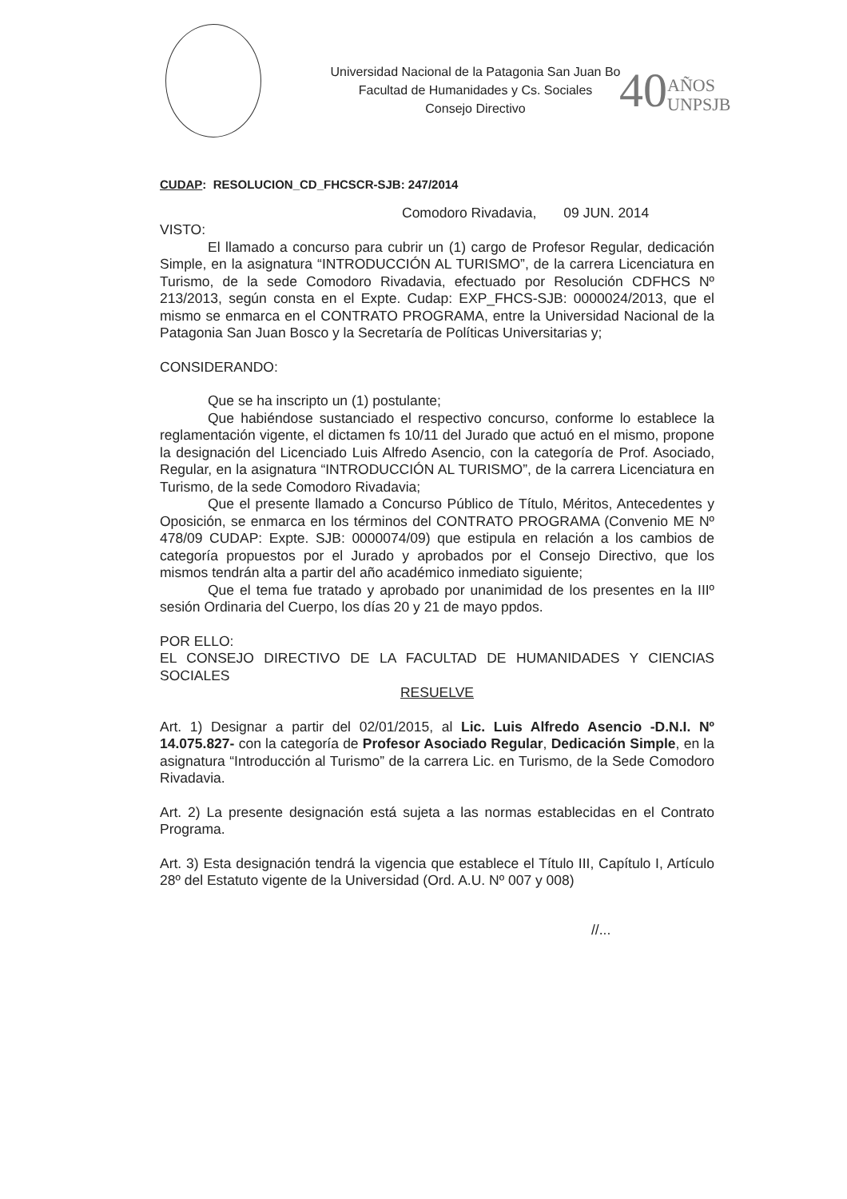Universidad Nacional de la Patagonia San Juan Bo
Facultad de Humanidades y Cs. Sociales
Consejo Directivo
40AÑOS
UNPSJB
CUDAP: RESOLUCION_CD_FHCSCR-SJB: 247/2014
Comodoro Rivadavia, 09 JUN. 2014
VISTO:
El llamado a concurso para cubrir un (1) cargo de Profesor Regular, dedicación Simple, en la asignatura “INTRODUCCIÓN AL TURISMO”, de la carrera Licenciatura en Turismo, de la sede Comodoro Rivadavia, efectuado por Resolución CDFHCS Nº 213/2013, según consta en el Expte. Cudap: EXP_FHCS-SJB: 0000024/2013, que el mismo se enmarca en el CONTRATO PROGRAMA, entre la Universidad Nacional de la Patagonia San Juan Bosco y la Secretaría de Políticas Universitarias y;
CONSIDERANDO:
Que se ha inscripto un (1) postulante;
Que habiéndose sustanciado el respectivo concurso, conforme lo establece la reglamentación vigente, el dictamen fs 10/11 del Jurado que actuó en el mismo, propone la designación del Licenciado Luis Alfredo Asencio, con la categoría de Prof. Asociado, Regular, en la asignatura “INTRODUCCIÓN AL TURISMO”, de la carrera Licenciatura en Turismo, de la sede Comodoro Rivadavia;
Que el presente llamado a Concurso Público de Título, Méritos, Antecedentes y Oposición, se enmarca en los términos del CONTRATO PROGRAMA (Convenio ME Nº 478/09 CUDAP: Expte. SJB: 0000074/09) que estipula en relación a los cambios de categoría propuestos por el Jurado y aprobados por el Consejo Directivo, que los mismos tendrán alta a partir del año académico inmediato siguiente;
Que el tema fue tratado y aprobado por unanimidad de los presentes en la IIIº sesión Ordinaria del Cuerpo, los días 20 y 21 de mayo ppdos.
POR ELLO:
EL CONSEJO DIRECTIVO DE LA FACULTAD DE HUMANIDADES Y CIENCIAS SOCIALES
RESUELVE
Art. 1) Designar a partir del 02/01/2015, al Lic. Luis Alfredo Asencio -D.N.I. Nº 14.075.827- con la categoría de Profesor Asociado Regular, Dedicación Simple, en la asignatura “Introducción al Turismo” de la carrera Lic. en Turismo, de la Sede Comodoro Rivadavia.
Art. 2) La presente designación está sujeta a las normas establecidas en el Contrato Programa.
Art. 3) Esta designación tendrá la vigencia que establece el Título III, Capítulo I, Artículo 28º del Estatuto vigente de la Universidad (Ord. A.U. Nº 007 y 008)
//...